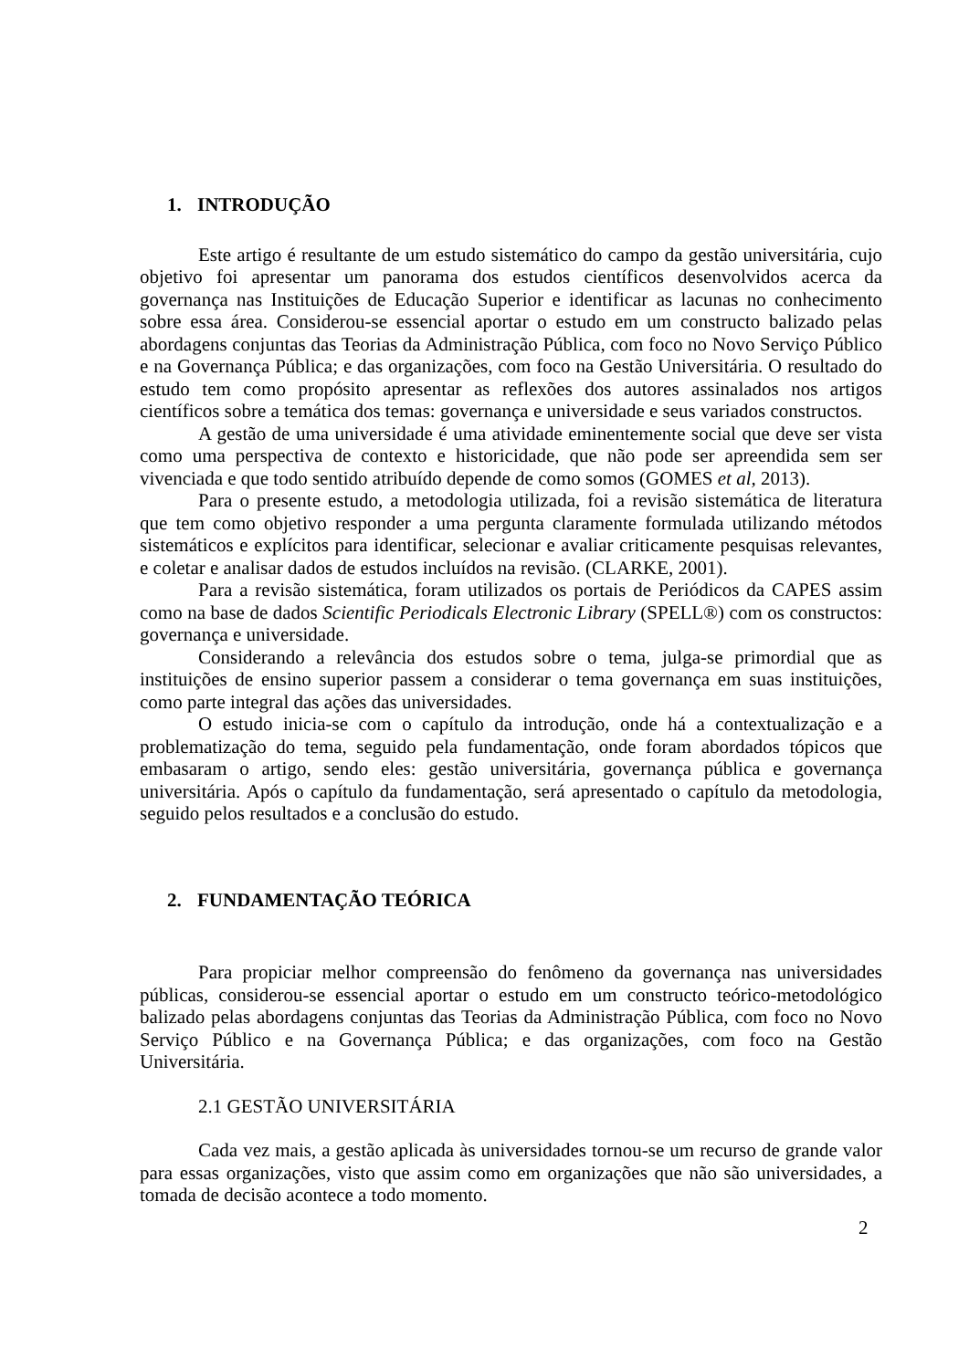1. INTRODUÇÃO
Este artigo é resultante de um estudo sistemático do campo da gestão universitária, cujo objetivo foi apresentar um panorama dos estudos científicos desenvolvidos acerca da governança nas Instituições de Educação Superior e identificar as lacunas no conhecimento sobre essa área. Considerou-se essencial aportar o estudo em um constructo balizado pelas abordagens conjuntas das Teorias da Administração Pública, com foco no Novo Serviço Público e na Governança Pública; e das organizações, com foco na Gestão Universitária. O resultado do estudo tem como propósito apresentar as reflexões dos autores assinalados nos artigos científicos sobre a temática dos temas: governança e universidade e seus variados constructos.
A gestão de uma universidade é uma atividade eminentemente social que deve ser vista como uma perspectiva de contexto e historicidade, que não pode ser apreendida sem ser vivenciada e que todo sentido atribuído depende de como somos (GOMES et al, 2013).
Para o presente estudo, a metodologia utilizada, foi a revisão sistemática de literatura que tem como objetivo responder a uma pergunta claramente formulada utilizando métodos sistemáticos e explícitos para identificar, selecionar e avaliar criticamente pesquisas relevantes, e coletar e analisar dados de estudos incluídos na revisão. (CLARKE, 2001).
Para a revisão sistemática, foram utilizados os portais de Periódicos da CAPES assim como na base de dados Scientific Periodicals Electronic Library (SPELL®) com os constructos: governança e universidade.
Considerando a relevância dos estudos sobre o tema, julga-se primordial que as instituições de ensino superior passem a considerar o tema governança em suas instituições, como parte integral das ações das universidades.
O estudo inicia-se com o capítulo da introdução, onde há a contextualização e a problematização do tema, seguido pela fundamentação, onde foram abordados tópicos que embasaram o artigo, sendo eles: gestão universitária, governança pública e governança universitária. Após o capítulo da fundamentação, será apresentado o capítulo da metodologia, seguido pelos resultados e a conclusão do estudo.
2. FUNDAMENTAÇÃO TEÓRICA
Para propiciar melhor compreensão do fenômeno da governança nas universidades públicas, considerou-se essencial aportar o estudo em um constructo teórico-metodológico balizado pelas abordagens conjuntas das Teorias da Administração Pública, com foco no Novo Serviço Público e na Governança Pública; e das organizações, com foco na Gestão Universitária.
2.1 GESTÃO UNIVERSITÁRIA
Cada vez mais, a gestão aplicada às universidades tornou-se um recurso de grande valor para essas organizações, visto que assim como em organizações que não são universidades, a tomada de decisão acontece a todo momento.
2